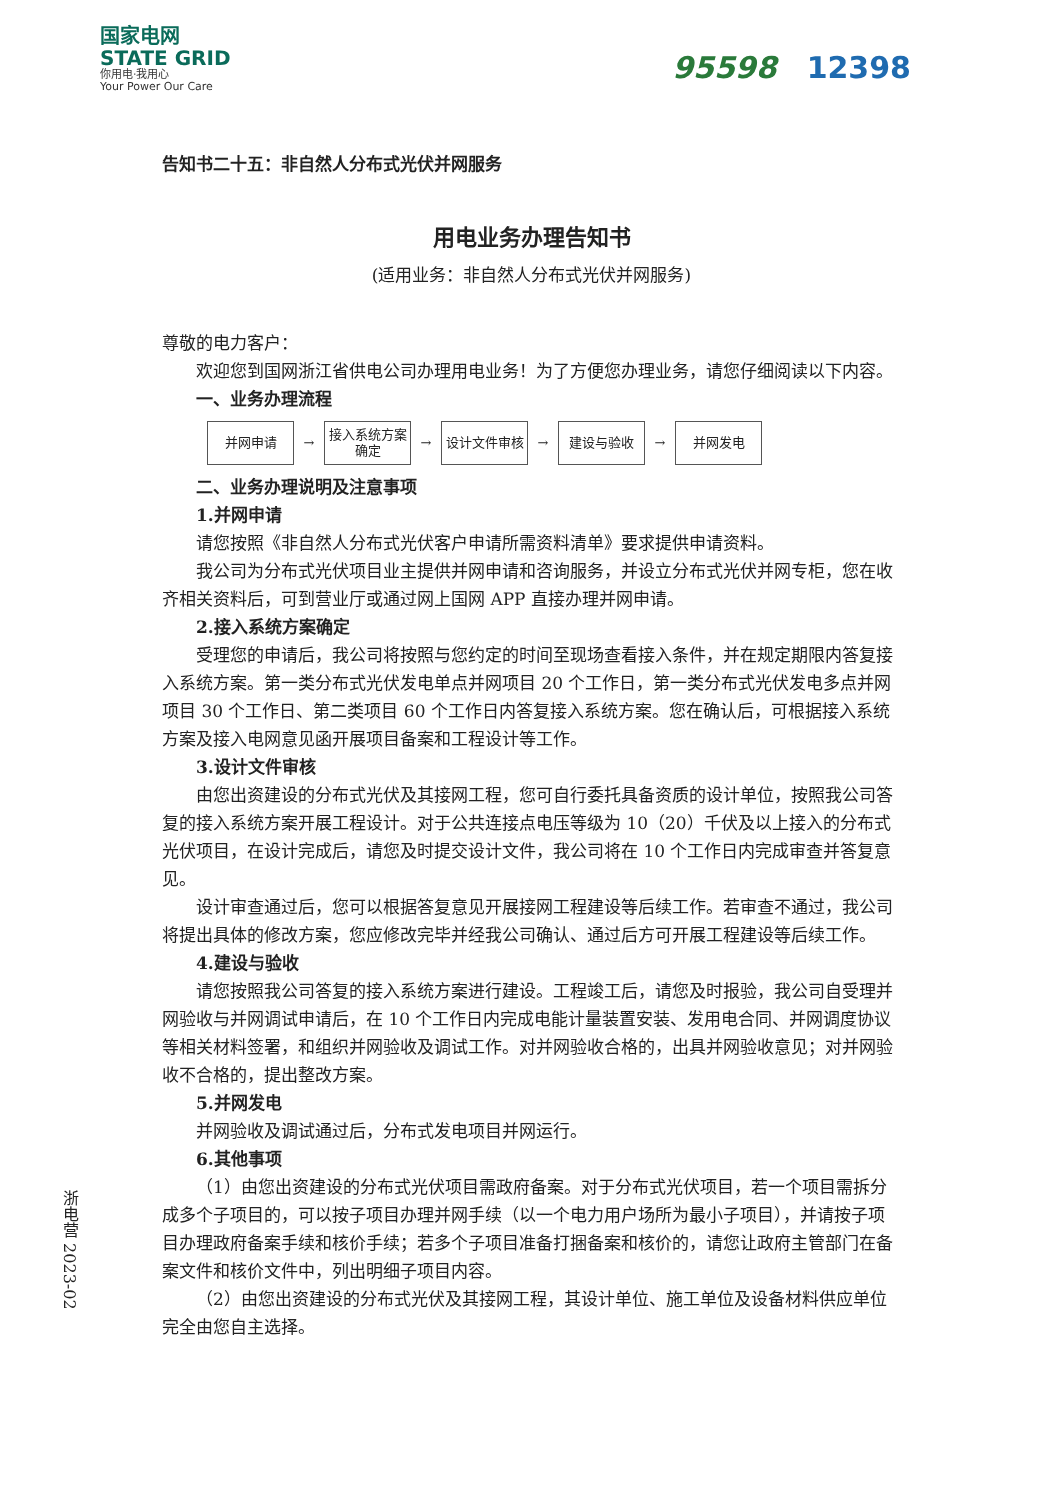国家电网
STATE GRID
你用电·我用心
Your Power Our Care
95598 12398
告知书二十五：非自然人分布式光伏并网服务
用电业务办理告知书
(适用业务：非自然人分布式光伏并网服务)
尊敬的电力客户：
欢迎您到国网浙江省供电公司办理用电业务！为了方便您办理业务，请您仔细阅读以下内容。
一、业务办理流程
并网申请
→
接入系统方案确定
→
设计文件审核
→
建设与验收
→
并网发电
二、业务办理说明及注意事项
1.并网申请
请您按照《非自然人分布式光伏客户申请所需资料清单》要求提供申请资料。
我公司为分布式光伏项目业主提供并网申请和咨询服务，并设立分布式光伏并网专柜，您在收齐相关资料后，可到营业厅或通过网上国网 APP 直接办理并网申请。
2.接入系统方案确定
受理您的申请后，我公司将按照与您约定的时间至现场查看接入条件，并在规定期限内答复接入系统方案。第一类分布式光伏发电单点并网项目 20 个工作日，第一类分布式光伏发电多点并网项目 30 个工作日、第二类项目 60 个工作日内答复接入系统方案。您在确认后，可根据接入系统方案及接入电网意见函开展项目备案和工程设计等工作。
3.设计文件审核
由您出资建设的分布式光伏及其接网工程，您可自行委托具备资质的设计单位，按照我公司答复的接入系统方案开展工程设计。对于公共连接点电压等级为 10（20）千伏及以上接入的分布式光伏项目，在设计完成后，请您及时提交设计文件，我公司将在 10 个工作日内完成审查并答复意见。
设计审查通过后，您可以根据答复意见开展接网工程建设等后续工作。若审查不通过，我公司将提出具体的修改方案，您应修改完毕并经我公司确认、通过后方可开展工程建设等后续工作。
4.建设与验收
请您按照我公司答复的接入系统方案进行建设。工程竣工后，请您及时报验，我公司自受理并网验收与并网调试申请后，在 10 个工作日内完成电能计量装置安装、发用电合同、并网调度协议等相关材料签署，和组织并网验收及调试工作。对并网验收合格的，出具并网验收意见；对并网验收不合格的，提出整改方案。
5.并网发电
并网验收及调试通过后，分布式发电项目并网运行。
6.其他事项
（1）由您出资建设的分布式光伏项目需政府备案。对于分布式光伏项目，若一个项目需拆分成多个子项目的，可以按子项目办理并网手续（以一个电力用户场所为最小子项目），并请按子项目办理政府备案手续和核价手续；若多个子项目准备打捆备案和核价的，请您让政府主管部门在备案文件和核价文件中，列出明细子项目内容。
（2）由您出资建设的分布式光伏及其接网工程，其设计单位、施工单位及设备材料供应单位完全由您自主选择。
浙电营 2023-02